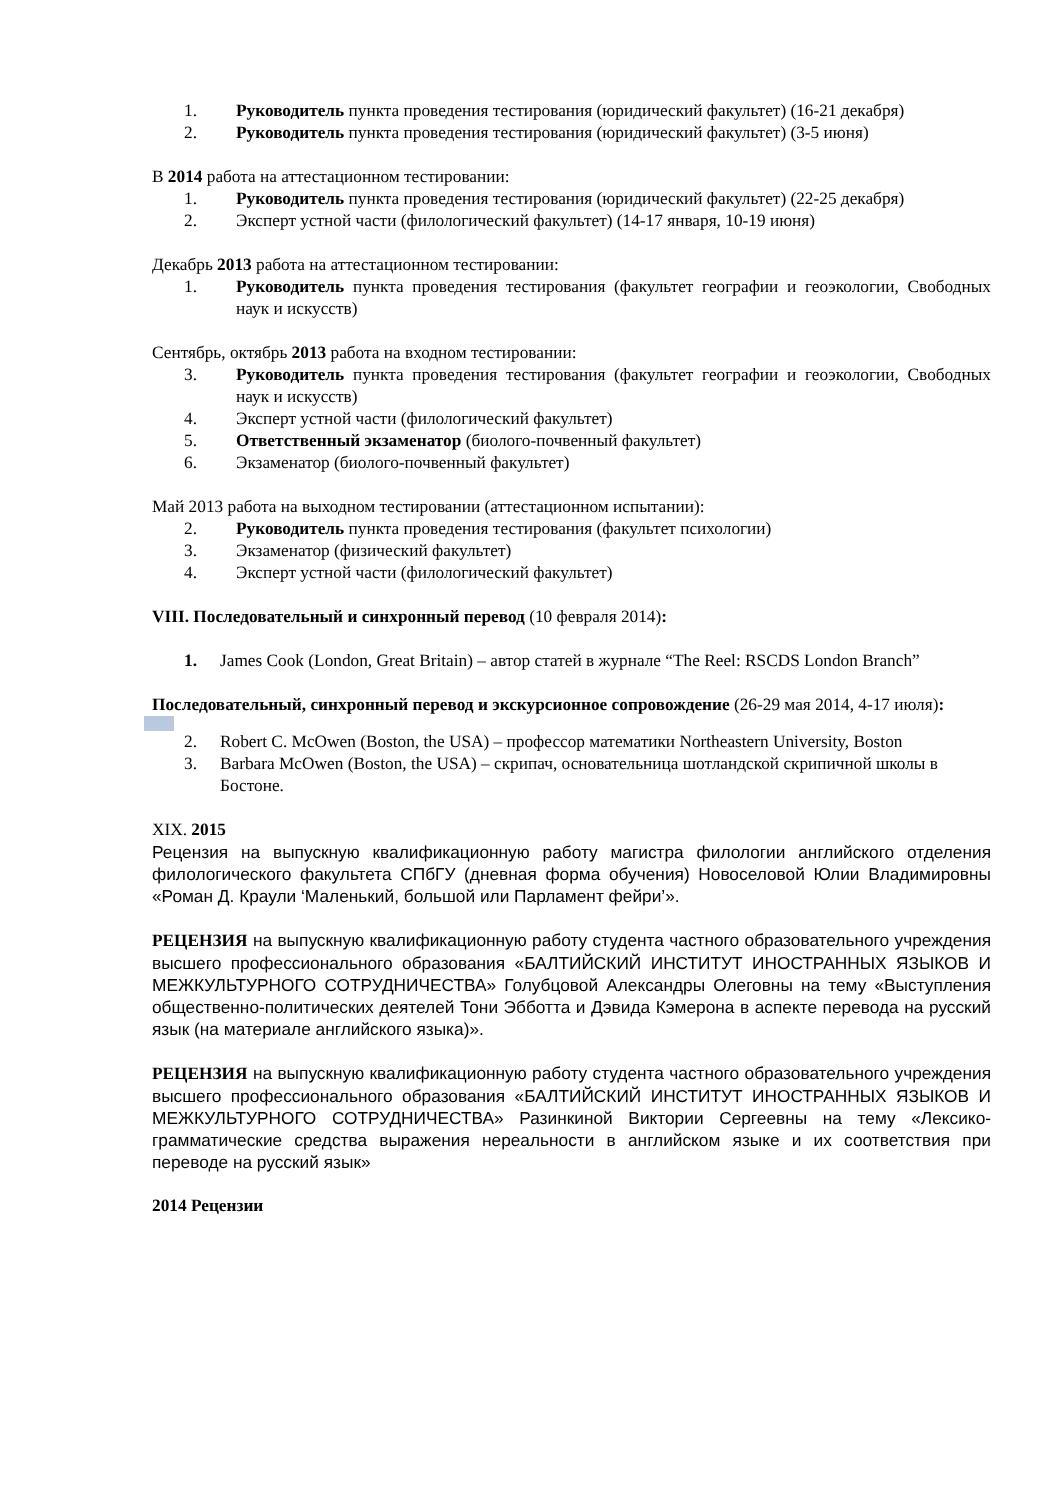1. Руководитель пункта проведения тестирования (юридический факультет) (16-21 декабря)
2. Руководитель пункта проведения тестирования (юридический факультет) (3-5 июня)
В 2014 работа на аттестационном тестировании:
1. Руководитель пункта проведения тестирования (юридический факультет) (22-25 декабря)
2. Эксперт устной части (филологический факультет) (14-17 января, 10-19 июня)
Декабрь 2013 работа на аттестационном тестировании:
1. Руководитель пункта проведения тестирования (факультет географии и геоэкологии, Свободных наук и искусств)
Сентябрь, октябрь 2013 работа на входном тестировании:
3. Руководитель пункта проведения тестирования (факультет географии и геоэкологии, Свободных наук и искусств)
4. Эксперт устной части (филологический факультет)
5. Ответственный экзаменатор (биолого-почвенный факультет)
6. Экзаменатор (биолого-почвенный факультет)
Май 2013 работа на выходном тестировании (аттестационном испытании):
2. Руководитель пункта проведения тестирования (факультет психологии)
3. Экзаменатор (физический факультет)
4. Эксперт устной части (филологический факультет)
VIII. Последовательный и синхронный перевод (10 февраля 2014):
1. James Cook (London, Great Britain) – автор статей в журнале “The Reel: RSCDS London Branch”
Последовательный, синхронный перевод и экскурсионное сопровождение (26-29 мая 2014, 4-17 июля):
2. Robert C. McOwen (Boston, the USA) – профессор математики Northeastern University, Boston
3. Barbara McOwen (Boston, the USA) – скрипач, основательница шотландской скрипичной школы в Бостоне.
XIX. 2015
Рецензия на выпускную квалификационную работу магистра филологии английского отделения филологического факультета СПбГУ (дневная форма обучения) Новоселовой Юлии Владимировны «Роман Д. Краули ‘Маленький, большой или Парламент фейри’».
РЕЦЕНЗИЯ на выпускную квалификационную работу студента частного образовательного учреждения высшего профессионального образования «БАЛТИЙСКИЙ ИНСТИТУТ ИНОСТРАННЫХ ЯЗЫКОВ И МЕЖКУЛЬТУРНОГО СОТРУДНИЧЕСТВА» Голубцовой Александры Олеговны на тему «Выступления общественно-политических деятелей Тони Эбботта и Дэвида Кэмерона в аспекте перевода на русский язык (на материале английского языка)».
РЕЦЕНЗИЯ на выпускную квалификационную работу студента частного образовательного учреждения высшего профессионального образования «БАЛТИЙСКИЙ ИНСТИТУТ ИНОСТРАННЫХ ЯЗЫКОВ И МЕЖКУЛЬТУРНОГО СОТРУДНИЧЕСТВА» Разинкиной Виктории Сергеевны на тему «Лексико-грамматические средства выражения нереальности в английском языке и их соответствия при переводе на русский язык»
2014 Рецензии